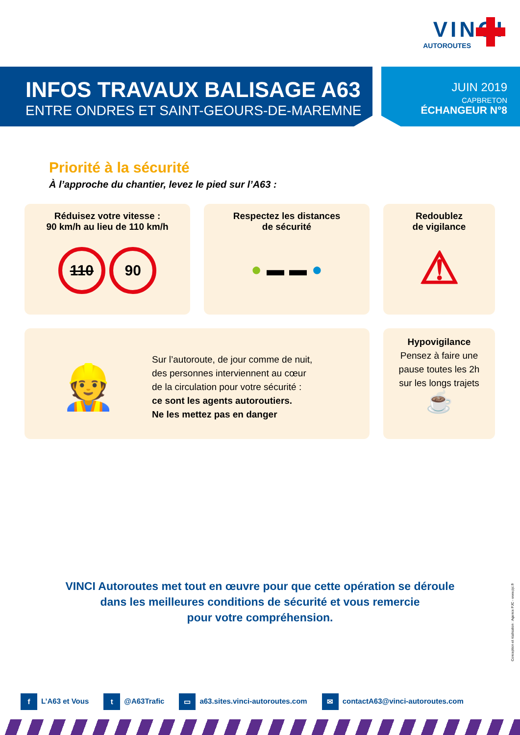VINCI
AUTOROUTES
INFOS TRAVAUX BALISAGE A63
ENTRE ONDRES ET SAINT-GEOURS-DE-MAREMNE
JUIN 2019
CAPBRETON
ÉCHANGEUR N°8
Priorité à la sécurité
À l’approche du chantier, levez le pied sur l’A63 :
Réduisez votre vitesse :
90 km/h au lieu de 110 km/h
110 90
Respectez les distances
de sécurité
● ▬ ▬ ●
Redoublez
de vigilance
⚠
👷
Sur l’autoroute, de jour comme de nuit,
des personnes interviennent au cœur
de la circulation pour votre sécurité :
ce sont les agents autoroutiers.
Ne les mettez pas en danger
Hypovigilance
Pensez à faire une
pause toutes les 2h
sur les longs trajets
☕
VINCI Autoroutes met tout en œuvre pour que cette opération se déroule
dans les meilleures conditions de sécurité et vous remercie
pour votre compréhension.
Conception et réalisation : Agence PJC - www.pjc.fr
f L’A63 et Vous t @A63Trafic ▭ a63.sites.vinci-autoroutes.com ✉ contactA63@vinci-autoroutes.com